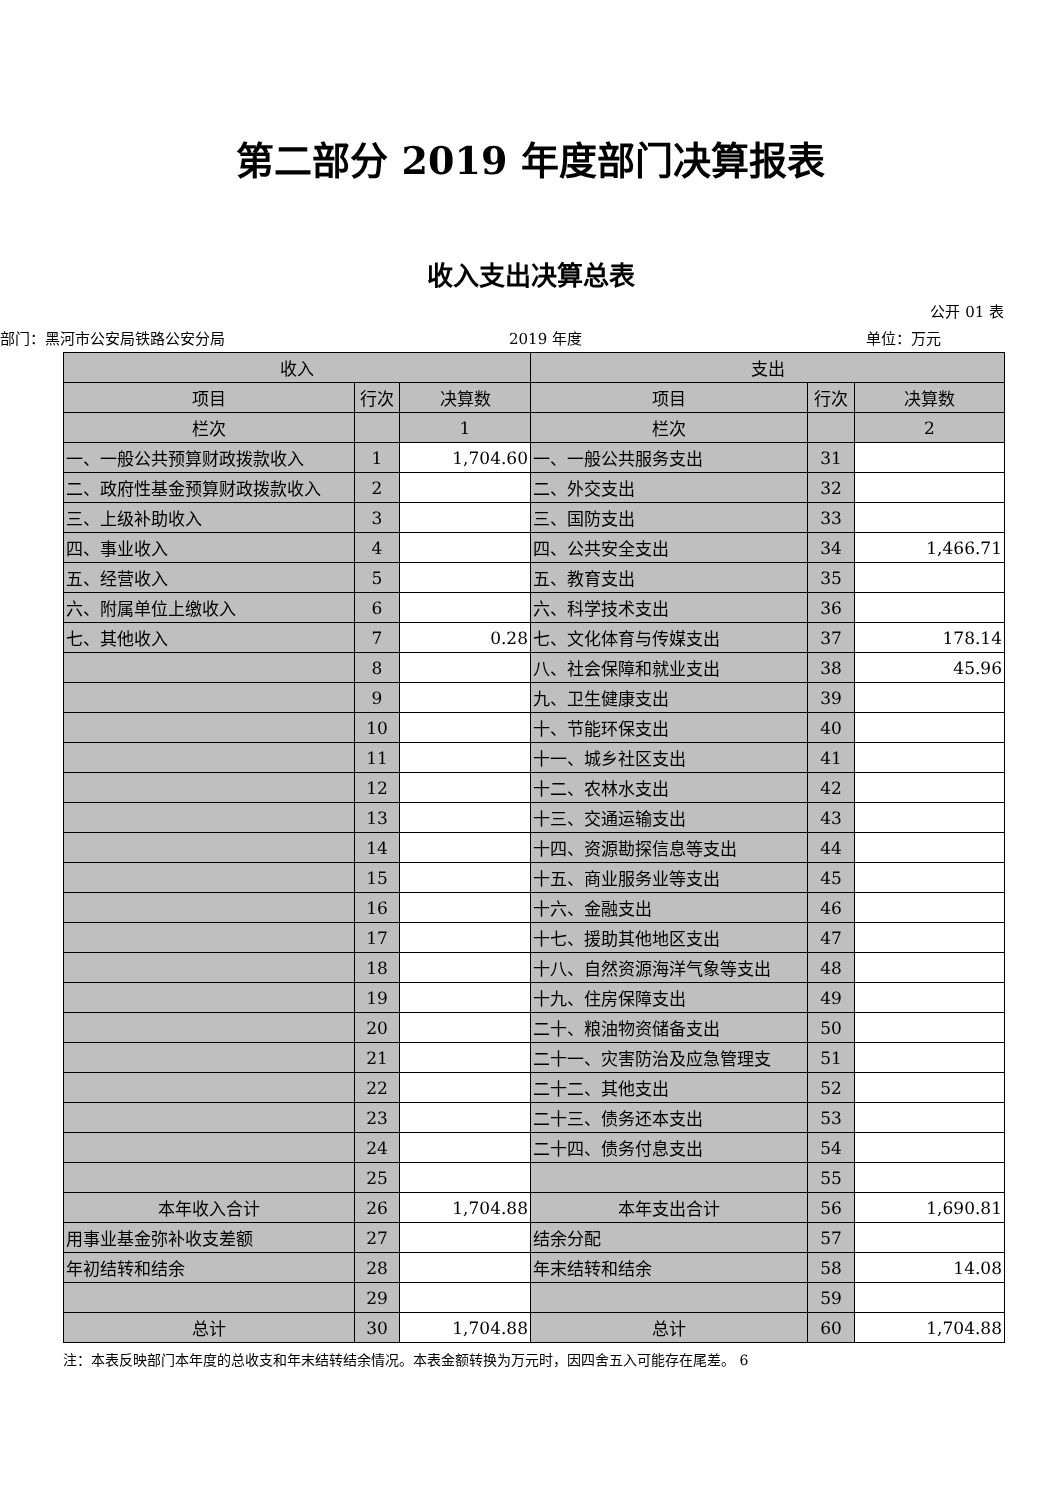第二部分 2019 年度部门决算报表
收入支出决算总表
公开 01 表
部门：黑河市公安局铁路公安分局 2019 年度 单位：万元
| 收入 | | | 支出 | | |
| --- | --- | --- | --- | --- | --- |
| 项目 | 行次 | 决算数 | 项目 | 行次 | 决算数 |
| 栏次 | | 1 | 栏次 | | 2 |
| 一、一般公共预算财政拨款收入 | 1 | 1,704.60 | 一、一般公共服务支出 | 31 | |
| 二、政府性基金预算财政拨款收入 | 2 | | 二、外交支出 | 32 | |
| 三、上级补助收入 | 3 | | 三、国防支出 | 33 | |
| 四、事业收入 | 4 | | 四、公共安全支出 | 34 | 1,466.71 |
| 五、经营收入 | 5 | | 五、教育支出 | 35 | |
| 六、附属单位上缴收入 | 6 | | 六、科学技术支出 | 36 | |
| 七、其他收入 | 7 | 0.28 | 七、文化体育与传媒支出 | 37 | 178.14 |
| | 8 | | 八、社会保障和就业支出 | 38 | 45.96 |
| | 9 | | 九、卫生健康支出 | 39 | |
| | 10 | | 十、节能环保支出 | 40 | |
| | 11 | | 十一、城乡社区支出 | 41 | |
| | 12 | | 十二、农林水支出 | 42 | |
| | 13 | | 十三、交通运输支出 | 43 | |
| | 14 | | 十四、资源勘探信息等支出 | 44 | |
| | 15 | | 十五、商业服务业等支出 | 45 | |
| | 16 | | 十六、金融支出 | 46 | |
| | 17 | | 十七、援助其他地区支出 | 47 | |
| | 18 | | 十八、自然资源海洋气象等支出 | 48 | |
| | 19 | | 十九、住房保障支出 | 49 | |
| | 20 | | 二十、粮油物资储备支出 | 50 | |
| | 21 | | 二十一、灾害防治及应急管理支 | 51 | |
| | 22 | | 二十二、其他支出 | 52 | |
| | 23 | | 二十三、债务还本支出 | 53 | |
| | 24 | | 二十四、债务付息支出 | 54 | |
| | 25 | | | 55 | |
| 本年收入合计 | 26 | 1,704.88 | 本年支出合计 | 56 | 1,690.81 |
| 用事业基金弥补收支差额 | 27 | | 结余分配 | 57 | |
| 年初结转和结余 | 28 | | 年末结转和结余 | 58 | 14.08 |
| | 29 | | | 59 | |
| 总计 | 30 | 1,704.88 | 总计 | 60 | 1,704.88 |
注：本表反映部门本年度的总收支和年末结转结余情况。本表金额转换为万元时，因四舍五入可能存在尾差。 6